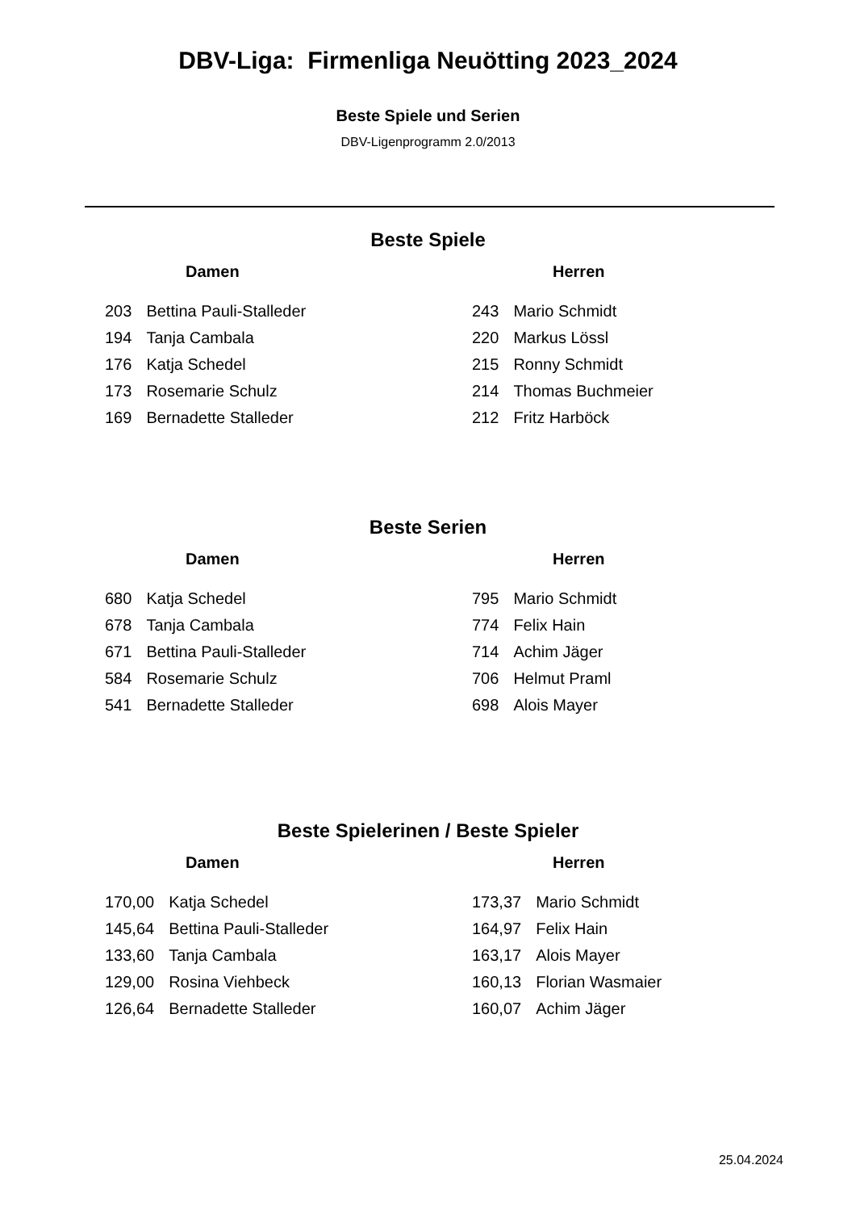DBV-Liga: Firmenliga Neuötting 2023_2024
Beste Spiele und Serien
DBV-Ligenprogramm 2.0/2013
Beste Spiele
Damen
| 203 | Bettina Pauli-Stalleder |
| 194 | Tanja Cambala |
| 176 | Katja Schedel |
| 173 | Rosemarie Schulz |
| 169 | Bernadette Stalleder |
Herren
| 243 | Mario Schmidt |
| 220 | Markus Lössl |
| 215 | Ronny Schmidt |
| 214 | Thomas Buchmeier |
| 212 | Fritz Harböck |
Beste Serien
Damen
| 680 | Katja Schedel |
| 678 | Tanja Cambala |
| 671 | Bettina Pauli-Stalleder |
| 584 | Rosemarie Schulz |
| 541 | Bernadette Stalleder |
Herren
| 795 | Mario Schmidt |
| 774 | Felix Hain |
| 714 | Achim Jäger |
| 706 | Helmut Praml |
| 698 | Alois Mayer |
Beste Spielerinen / Beste Spieler
Damen
| 170,00 | Katja Schedel |
| 145,64 | Bettina Pauli-Stalleder |
| 133,60 | Tanja Cambala |
| 129,00 | Rosina Viehbeck |
| 126,64 | Bernadette Stalleder |
Herren
| 173,37 | Mario Schmidt |
| 164,97 | Felix Hain |
| 163,17 | Alois Mayer |
| 160,13 | Florian Wasmaier |
| 160,07 | Achim Jäger |
25.04.2024